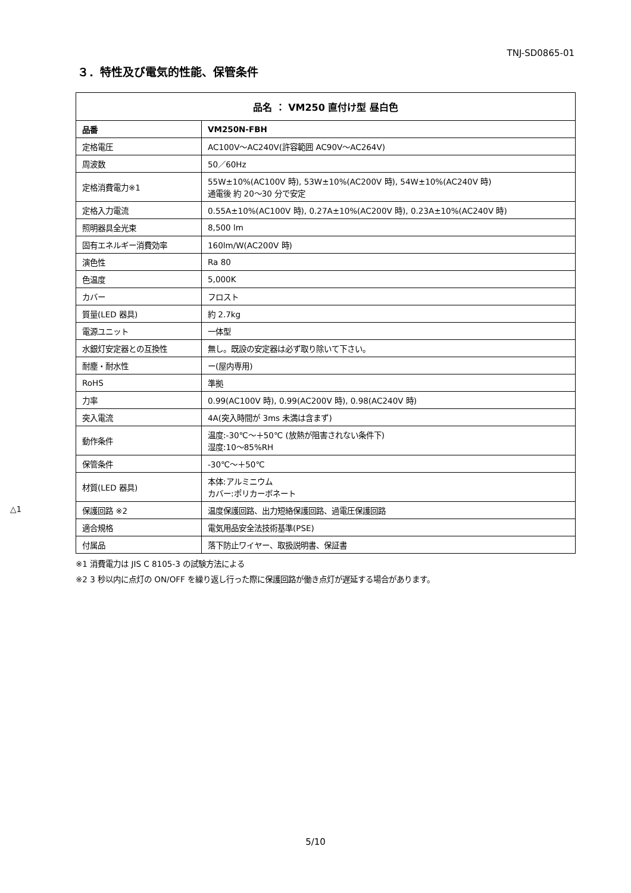TNJ-SD0865-01
３．特性及び電気的性能、保管条件
| 品名 ： VM250 直付け型 昼白色 | |
| --- | --- |
| 品番 | VM250N-FBH |
| 定格電圧 | AC100V～AC240V(許容範囲 AC90V～AC264V) |
| 周波数 | 50／60Hz |
| 定格消費電力※1 | 55W±10%(AC100V 時), 53W±10%(AC200V 時), 54W±10%(AC240V 時) 通電後 約 20～30 分で安定 |
| 定格入力電流 | 0.55A±10%(AC100V 時), 0.27A±10%(AC200V 時), 0.23A±10%(AC240V 時) |
| 照明器具全光束 | 8,500 lm |
| 固有エネルギー消費効率 | 160lm/W(AC200V 時) |
| 演色性 | Ra 80 |
| 色温度 | 5,000K |
| カバー | フロスト |
| 質量(LED 器具) | 約 2.7kg |
| 電源ユニット | 一体型 |
| 水銀灯安定器との互換性 | 無し。既設の安定器は必ず取り除いて下さい。 |
| 耐塵・耐水性 | ー(屋内専用) |
| RoHS | 準拠 |
| 力率 | 0.99(AC100V 時), 0.99(AC200V 時), 0.98(AC240V 時) |
| 突入電流 | 4A(突入時間が 3ms 未満は含まず) |
| 動作条件 | 温度:-30℃～＋50℃ (放熱が阻害されない条件下) 湿度:10～85%RH |
| 保管条件 | -30℃～＋50℃ |
| 材質(LED 器具) | 本体:アルミニウム カバー:ポリカーボネート |
| △1 保護回路 ※2 | 温度保護回路、出力短絡保護回路、過電圧保護回路 |
| 適合規格 | 電気用品安全法技術基準(PSE) |
| 付属品 | 落下防止ワイヤー、取扱説明書、保証書 |
※1 消費電力は JIS C 8105-3 の試験方法による
※2 3 秒以内に点灯の ON/OFF を繰り返し行った際に保護回路が働き点灯が遅延する場合があります。
5/10